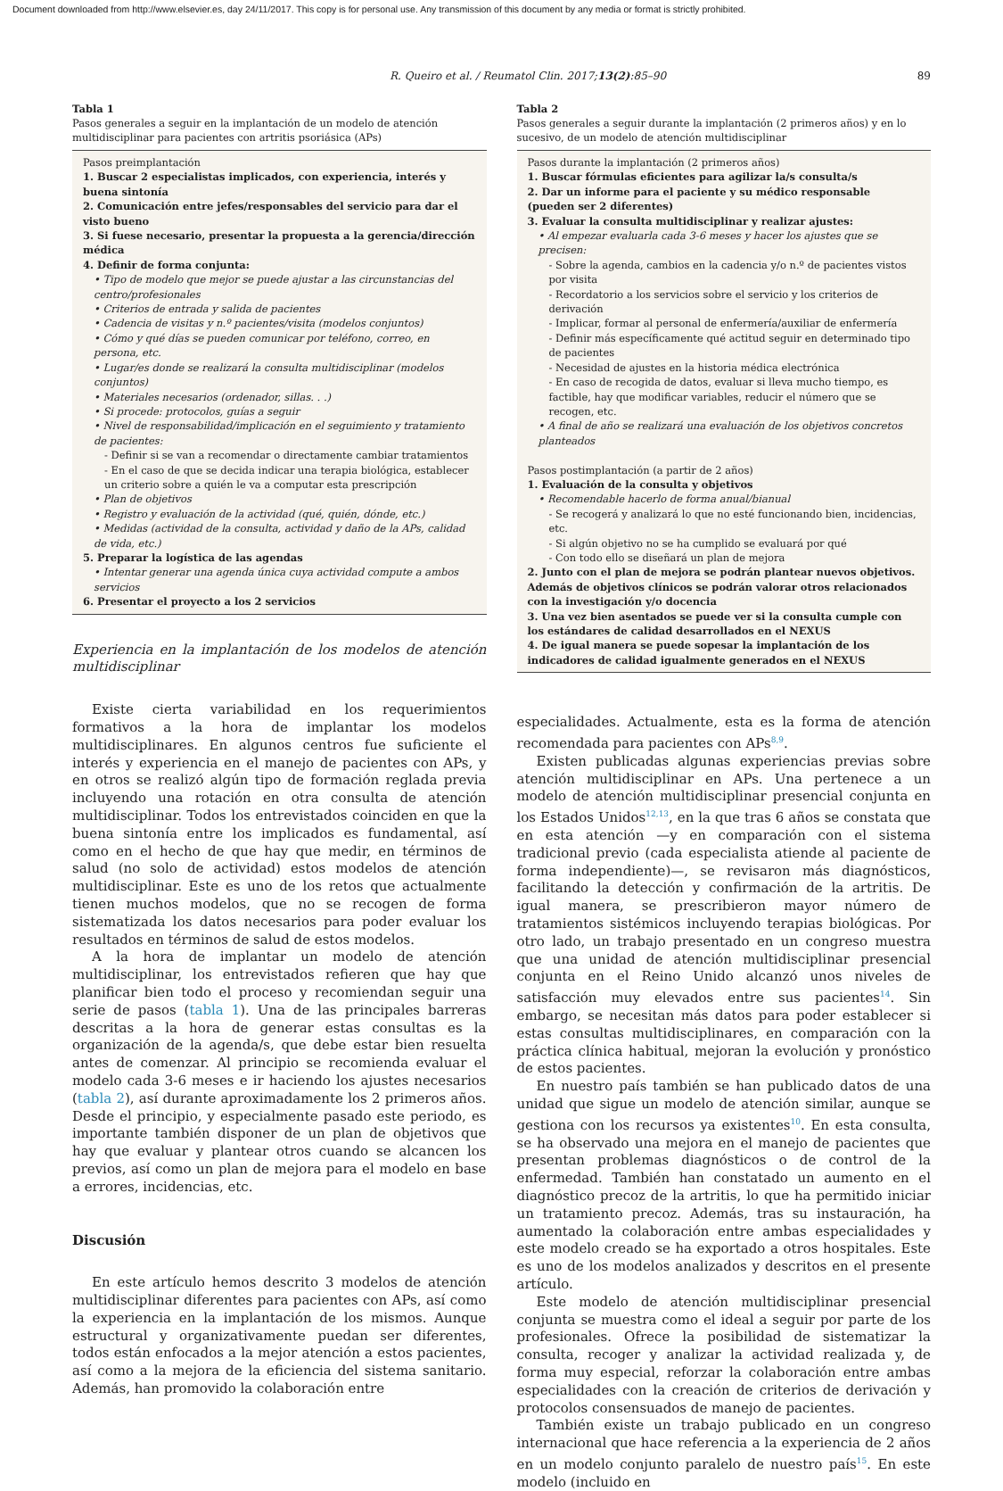Document downloaded from http://www.elsevier.es, day 24/11/2017. This copy is for personal use. Any transmission of this document by any media or format is strictly prohibited.
R. Queiro et al. / Reumatol Clin. 2017;13(2):85–90 89
Tabla 1
Pasos generales a seguir en la implantación de un modelo de atención multidisciplinar para pacientes con artritis psoriásica (APs)
Pasos preimplantación
1. Buscar 2 especialistas implicados, con experiencia, interés y buena sintonía
2. Comunicación entre jefes/responsables del servicio para dar el visto bueno
3. Si fuese necesario, presentar la propuesta a la gerencia/dirección médica
4. Definir de forma conjunta:
• Tipo de modelo que mejor se puede ajustar a las circunstancias del centro/profesionales
• Criterios de entrada y salida de pacientes
• Cadencia de visitas y n.º pacientes/visita (modelos conjuntos)
• Cómo y qué días se pueden comunicar por teléfono, correo, en persona, etc.
• Lugar/es donde se realizará la consulta multidisciplinar (modelos conjuntos)
• Materiales necesarios (ordenador, sillas. . .)
• Si procede: protocolos, guías a seguir
• Nivel de responsabilidad/implicación en el seguimiento y tratamiento de pacientes:
- Definir si se van a recomendar o directamente cambiar tratamientos
- En el caso de que se decida indicar una terapia biológica, establecer un criterio sobre a quién le va a computar esta prescripción
• Plan de objetivos
• Registro y evaluación de la actividad (qué, quién, dónde, etc.)
• Medidas (actividad de la consulta, actividad y daño de la APs, calidad de vida, etc.)
5. Preparar la logística de las agendas
• Intentar generar una agenda única cuya actividad compute a ambos servicios
6. Presentar el proyecto a los 2 servicios
Experiencia en la implantación de los modelos de atención multidisciplinar
Existe cierta variabilidad en los requerimientos formativos a la hora de implantar los modelos multidisciplinares. En algunos centros fue suficiente el interés y experiencia en el manejo de pacientes con APs, y en otros se realizó algún tipo de formación reglada previa incluyendo una rotación en otra consulta de atención multidisciplinar. Todos los entrevistados coinciden en que la buena sintonía entre los implicados es fundamental, así como en el hecho de que hay que medir, en términos de salud (no solo de actividad) estos modelos de atención multidisciplinar. Este es uno de los retos que actualmente tienen muchos modelos, que no se recogen de forma sistematizada los datos necesarios para poder evaluar los resultados en términos de salud de estos modelos.
A la hora de implantar un modelo de atención multidisciplinar, los entrevistados refieren que hay que planificar bien todo el proceso y recomiendan seguir una serie de pasos (tabla 1). Una de las principales barreras descritas a la hora de generar estas consultas es la organización de la agenda/s, que debe estar bien resuelta antes de comenzar. Al principio se recomienda evaluar el modelo cada 3-6 meses e ir haciendo los ajustes necesarios (tabla 2), así durante aproximadamente los 2 primeros años. Desde el principio, y especialmente pasado este periodo, es importante también disponer de un plan de objetivos que hay que evaluar y plantear otros cuando se alcancen los previos, así como un plan de mejora para el modelo en base a errores, incidencias, etc.
Discusión
En este artículo hemos descrito 3 modelos de atención multidisciplinar diferentes para pacientes con APs, así como la experiencia en la implantación de los mismos. Aunque estructural y organizativamente puedan ser diferentes, todos están enfocados a la mejor atención a estos pacientes, así como a la mejora de la eficiencia del sistema sanitario. Además, han promovido la colaboración entre
Tabla 2
Pasos generales a seguir durante la implantación (2 primeros años) y en lo sucesivo, de un modelo de atención multidisciplinar
Pasos durante la implantación (2 primeros años)
1. Buscar fórmulas eficientes para agilizar la/s consulta/s
2. Dar un informe para el paciente y su médico responsable (pueden ser 2 diferentes)
3. Evaluar la consulta multidisciplinar y realizar ajustes:
• Al empezar evaluarla cada 3-6 meses y hacer los ajustes que se precisen:
- Sobre la agenda, cambios en la cadencia y/o n.º de pacientes vistos por visita
- Recordatorio a los servicios sobre el servicio y los criterios de derivación
- Implicar, formar al personal de enfermería/auxiliar de enfermería
- Definir más específicamente qué actitud seguir en determinado tipo de pacientes
- Necesidad de ajustes en la historia médica electrónica
- En caso de recogida de datos, evaluar si lleva mucho tiempo, es factible, hay que modificar variables, reducir el número que se recogen, etc.
• A final de año se realizará una evaluación de los objetivos concretos planteados
Pasos postimplantación (a partir de 2 años)
1. Evaluación de la consulta y objetivos
• Recomendable hacerlo de forma anual/bianual
- Se recogerá y analizará lo que no esté funcionando bien, incidencias, etc.
- Si algún objetivo no se ha cumplido se evaluará por qué
- Con todo ello se diseñará un plan de mejora
2. Junto con el plan de mejora se podrán plantear nuevos objetivos. Además de objetivos clínicos se podrán valorar otros relacionados con la investigación y/o docencia
3. Una vez bien asentados se puede ver si la consulta cumple con los estándares de calidad desarrollados en el NEXUS
4. De igual manera se puede sopesar la implantación de los indicadores de calidad igualmente generados en el NEXUS
especialidades. Actualmente, esta es la forma de atención recomendada para pacientes con APs<sup>8,9</sup>.
Existen publicadas algunas experiencias previas sobre atención multidisciplinar en APs. Una pertenece a un modelo de atención multidisciplinar presencial conjunta en los Estados Unidos<sup>12,13</sup>, en la que tras 6 años se constata que en esta atención —y en comparación con el sistema tradicional previo (cada especialista atiende al paciente de forma independiente)—, se revisaron más diagnósticos, facilitando la detección y confirmación de la artritis. De igual manera, se prescribieron mayor número de tratamientos sistémicos incluyendo terapias biológicas. Por otro lado, un trabajo presentado en un congreso muestra que una unidad de atención multidisciplinar presencial conjunta en el Reino Unido alcanzó unos niveles de satisfacción muy elevados entre sus pacientes<sup>14</sup>. Sin embargo, se necesitan más datos para poder establecer si estas consultas multidisciplinares, en comparación con la práctica clínica habitual, mejoran la evolución y pronóstico de estos pacientes.
En nuestro país también se han publicado datos de una unidad que sigue un modelo de atención similar, aunque se gestiona con los recursos ya existentes<sup>10</sup>. En esta consulta, se ha observado una mejora en el manejo de pacientes que presentan problemas diagnósticos o de control de la enfermedad. También han constatado un aumento en el diagnóstico precoz de la artritis, lo que ha permitido iniciar un tratamiento precoz. Además, tras su instauración, ha aumentado la colaboración entre ambas especialidades y este modelo creado se ha exportado a otros hospitales. Este es uno de los modelos analizados y descritos en el presente artículo.
Este modelo de atención multidisciplinar presencial conjunta se muestra como el ideal a seguir por parte de los profesionales. Ofrece la posibilidad de sistematizar la consulta, recoger y analizar la actividad realizada y, de forma muy especial, reforzar la colaboración entre ambas especialidades con la creación de criterios de derivación y protocolos consensuados de manejo de pacientes.
También existe un trabajo publicado en un congreso internacional que hace referencia a la experiencia de 2 años en un modelo conjunto paralelo de nuestro país<sup>15</sup>. En este modelo (incluido en